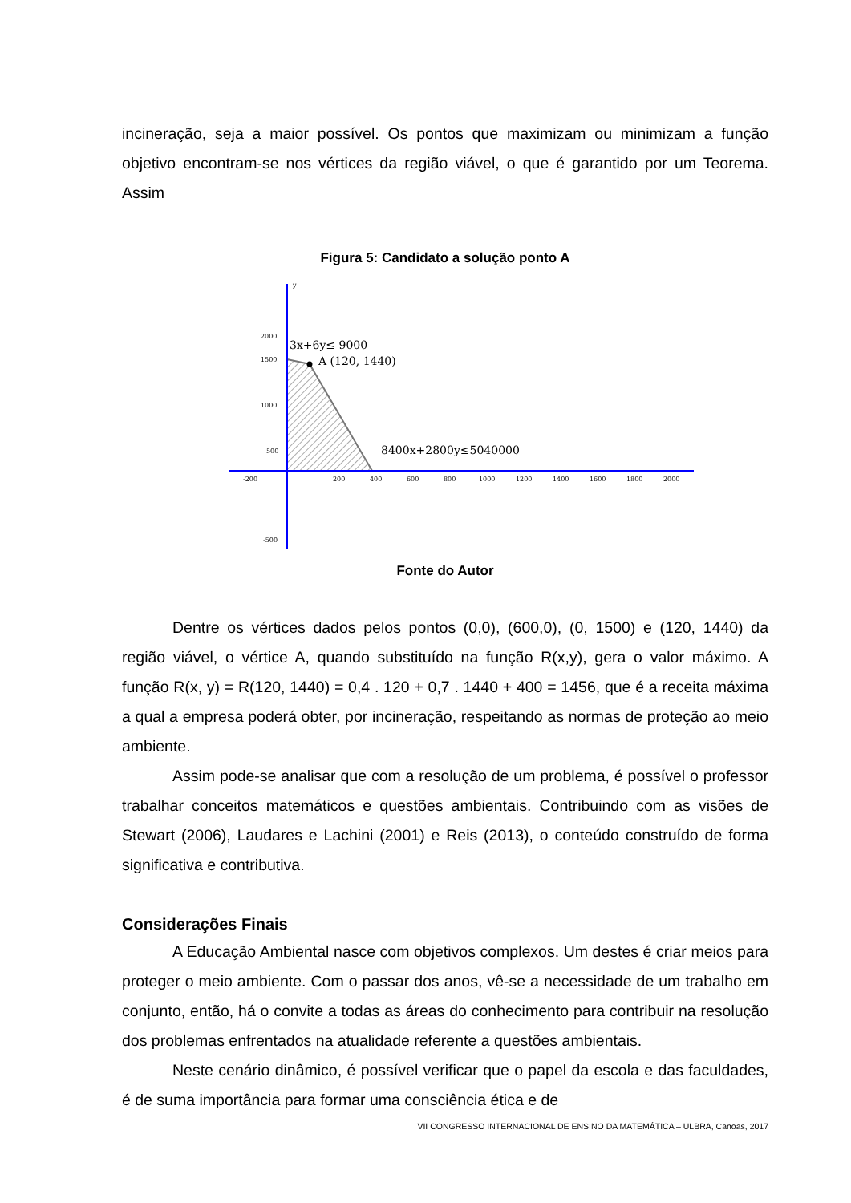incineração, seja a maior possível. Os pontos que maximizam ou minimizam a função objetivo encontram-se nos vértices da região viável, o que é garantido por um Teorema. Assim
Figura 5: Candidato a solução ponto A
y
2000
1500
1000
500
-500
-200
200
400
600
800
1000
1200
1400
1600
1800
2000
3x+6y≤ 9000
A (120, 1440)
8400x+2800y≤5040000
Fonte do Autor
Dentre os vértices dados pelos pontos (0,0), (600,0), (0, 1500) e (120, 1440) da região viável, o vértice A, quando substituído na função R(x,y), gera o valor máximo. A função R(x, y) = R(120, 1440) = 0,4 . 120 + 0,7 . 1440 + 400 = 1456, que é a receita máxima a qual a empresa poderá obter, por incineração, respeitando as normas de proteção ao meio ambiente.
Assim pode-se analisar que com a resolução de um problema, é possível o professor trabalhar conceitos matemáticos e questões ambientais. Contribuindo com as visões de Stewart (2006), Laudares e Lachini (2001) e Reis (2013), o conteúdo construído de forma significativa e contributiva.
Considerações Finais
A Educação Ambiental nasce com objetivos complexos. Um destes é criar meios para proteger o meio ambiente. Com o passar dos anos, vê-se a necessidade de um trabalho em conjunto, então, há o convite a todas as áreas do conhecimento para contribuir na resolução dos problemas enfrentados na atualidade referente a questões ambientais.
Neste cenário dinâmico, é possível verificar que o papel da escola e das faculdades, é de suma importância para formar uma consciência ética e de
VII CONGRESSO INTERNACIONAL DE ENSINO DA MATEMÁTICA – ULBRA, Canoas, 2017